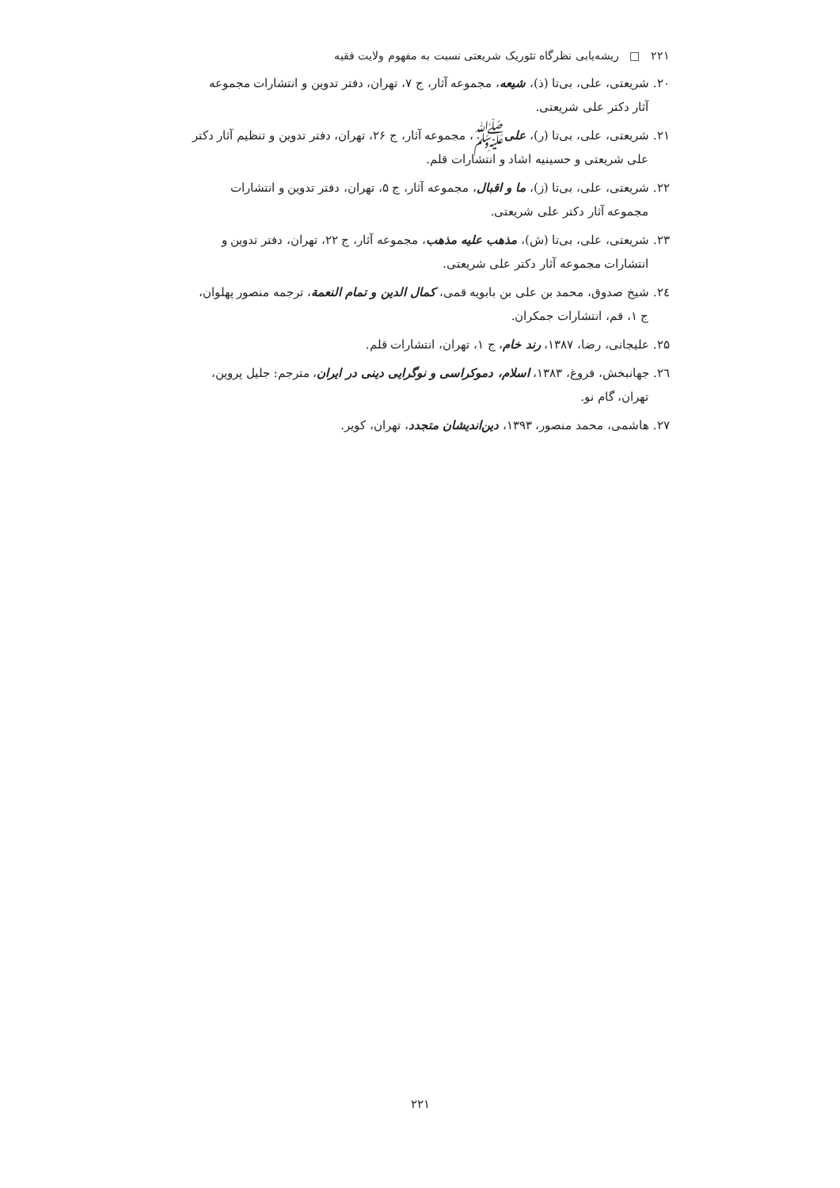۲۲۱ □ ریشه‌یابی نظرگاه تئوریک شریعتی نسبت به مفهوم ولایت فقیه
۲۰. شریعتی، علی، بی‌تا (ذ)، شیعه، مجموعه آثار، ج ۷، تهران، دفتر تدوین و انتشارات مجموعه
آثار دکتر علی شریعتی.
۲۱. شریعتی، علی، بی‌تا (ر)، علیﷺ، مجموعه آثار، ج ۲۶، تهران، دفتر تدوین و تنظیم آثار دکتر
علی شریعتی و حسینیه اشاد و انتشارات قلم.
۲۲. شریعتی، علی، بی‌تا (ز)، ما و اقبال، مجموعه آثار، ج ۵، تهران، دفتر تدوین و انتشارات
مجموعه آثار دکتر علی شریعتی.
۲۳. شریعتی، علی، بی‌تا (ش)، مذهب علیه مذهب، مجموعه آثار، ج ۲۲، تهران، دفتر تدوین و
انتشارات مجموعه آثار دکتر علی شریعتی.
۲٤. شیخ صدوق، محمد بن علی بن بابویه قمی، کمال الدین و تمام النعمة، ترجمه منصور پهلوان،
ج ۱، قم، انتشارات جمکران.
۲۵. علیجانی، رضا، ۱۳۸۷، رند خام، ج ۱، تهران، انتشارات قلم.
۲٦. جهانبخش، فروغ، ۱۳۸۳، اسلام، دموکراسی و نوگرایی دینی در ایران، مترجم: جلیل پروین،
تهران، گام نو.
۲۷. هاشمی، محمد منصور، ۱۳۹۳، دین‌اندیشان متجدد، تهران، کویر.
۲۲۱